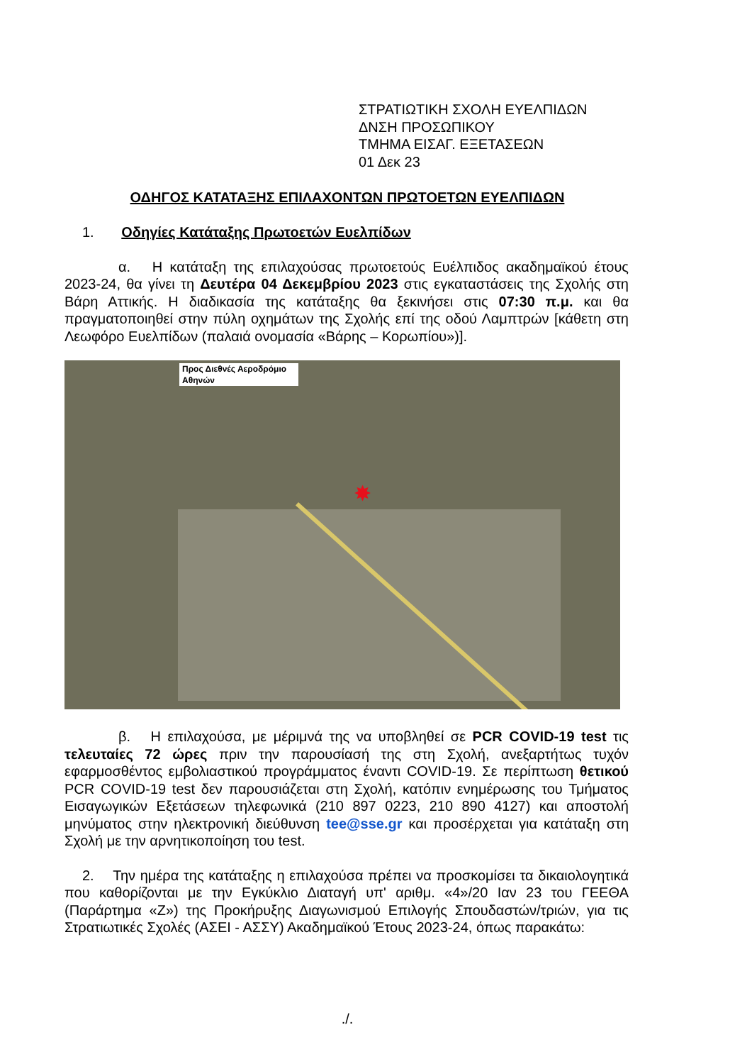ΣΤΡΑΤΙΩΤΙΚΗ ΣΧΟΛΗ ΕΥΕΛΠΙΔΩΝ
ΔΝΣΗ ΠΡΟΣΩΠΙΚΟΥ
ΤΜΗΜΑ ΕΙΣΑΓ. ΕΞΕΤΑΣΕΩΝ
01 Δεκ 23
ΟΔΗΓΟΣ ΚΑΤΑΤΑΞΗΣ ΕΠΙΛΑΧΟΝΤΩΝ ΠΡΩΤΟΕΤΩΝ ΕΥΕΛΠΙΔΩΝ
1. Οδηγίες Κατάταξης Πρωτοετών Ευελπίδων
α. Η κατάταξη της επιλαχούσας πρωτοετούς Ευέλπιδος ακαδημαϊκού έτους 2023-24, θα γίνει τη Δευτέρα 04 Δεκεμβρίου 2023 στις εγκαταστάσεις της Σχολής στη Βάρη Αττικής. Η διαδικασία της κατάταξης θα ξεκινήσει στις 07:30 π.μ. και θα πραγματοποιηθεί στην πύλη οχημάτων της Σχολής επί της οδού Λαμπτρών [κάθετη στη Λεωφόρο Ευελπίδων (παλαιά ονομασία «Βάρης – Κορωπίου»)].
Προς Διεθνές Αεροδρόμιο Αθηνών
✸
β. Η επιλαχούσα, με μέριμνά της να υποβληθεί σε PCR COVID-19 test τις τελευταίες 72 ώρες πριν την παρουσίασή της στη Σχολή, ανεξαρτήτως τυχόν εφαρμοσθέντος εμβολιαστικού προγράμματος έναντι COVID-19. Σε περίπτωση θετικού PCR COVID-19 test δεν παρουσιάζεται στη Σχολή, κατόπιν ενημέρωσης του Τμήματος Εισαγωγικών Εξετάσεων τηλεφωνικά (210 897 0223, 210 890 4127) και αποστολή μηνύματος στην ηλεκτρονική διεύθυνση tee@sse.gr και προσέρχεται για κατάταξη στη Σχολή με την αρνητικοποίηση του test.
2. Την ημέρα της κατάταξης η επιλαχούσα πρέπει να προσκομίσει τα δικαιολογητικά που καθορίζονται με την Εγκύκλιο Διαταγή υπ' αριθμ. «4»/20 Ιαν 23 του ΓΕΕΘΑ (Παράρτημα «Ζ») της Προκήρυξης Διαγωνισμού Επιλογής Σπουδαστών/τριών, για τις Στρατιωτικές Σχολές (ΑΣΕΙ - ΑΣΣΥ) Ακαδημαϊκού Έτους 2023-24, όπως παρακάτω:
./.